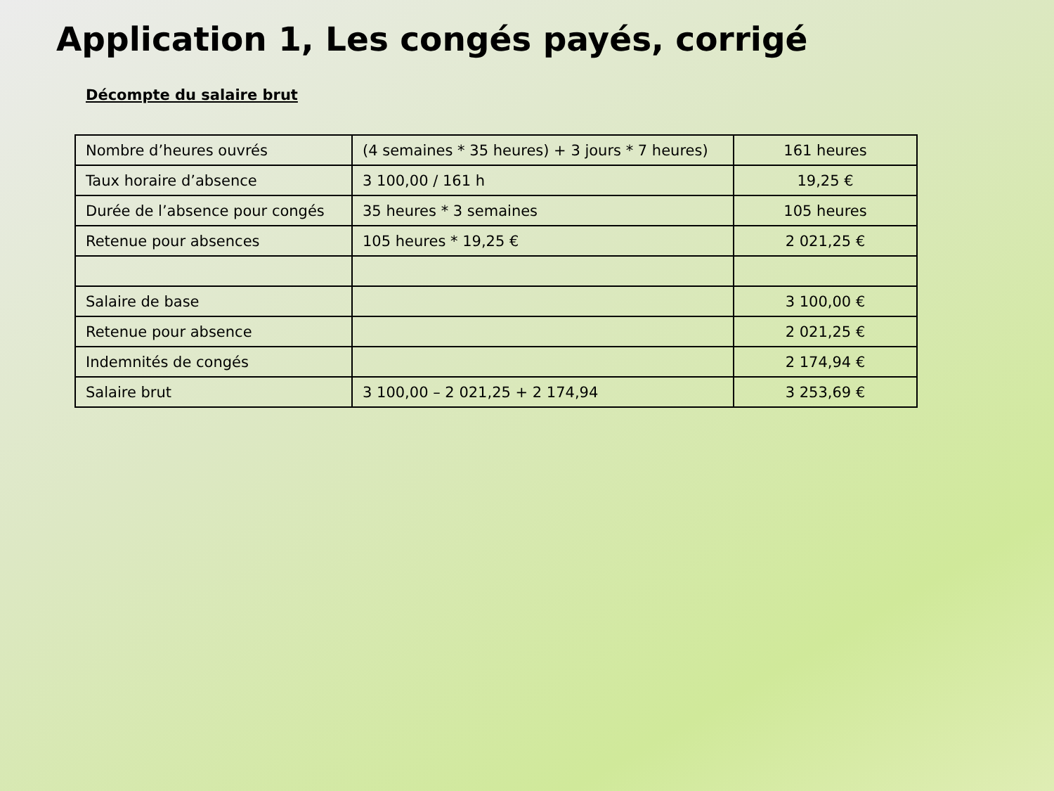Application 1, Les congés payés, corrigé
Décompte du salaire brut
| Nombre d’heures ouvrés | (4 semaines * 35 heures) + 3 jours * 7 heures) | 161 heures |
| Taux horaire d’absence | 3 100,00 / 161 h | 19,25 € |
| Durée de l’absence pour congés | 35 heures * 3 semaines | 105 heures |
| Retenue pour absences | 105 heures * 19,25 € | 2 021,25 € |
| Salaire de base | | 3 100,00 € |
| Retenue pour absence | | 2 021,25 € |
| Indemnités de congés | | 2 174,94 € |
| Salaire brut | 3 100,00 – 2 021,25 + 2 174,94 | 3 253,69 € |